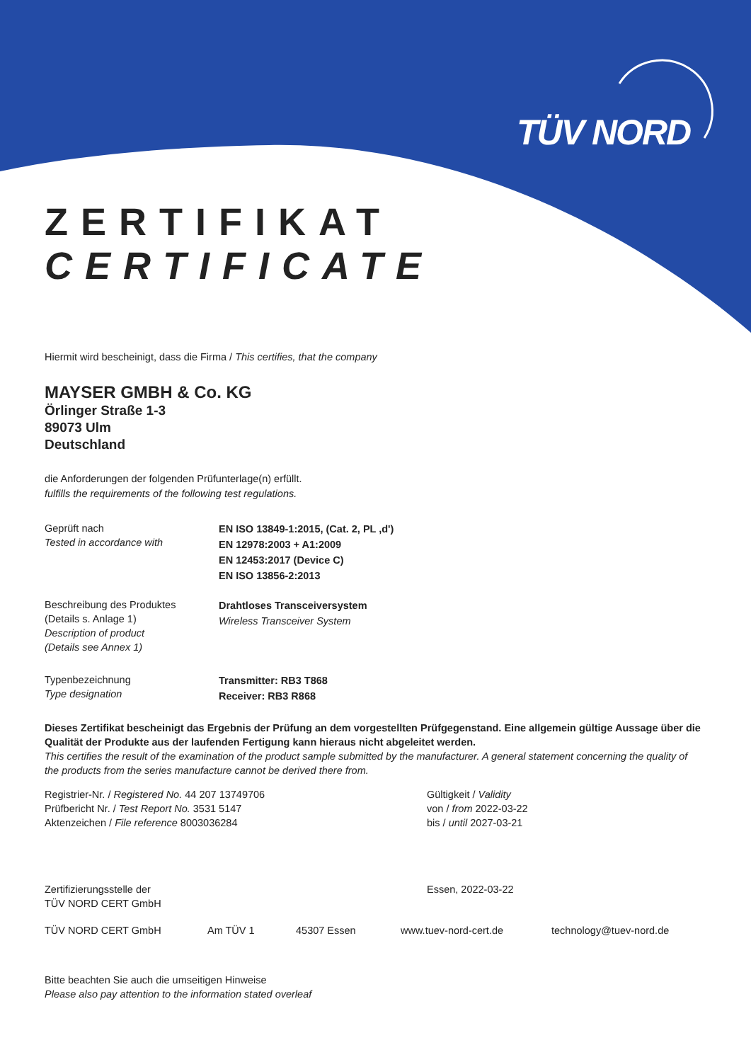TÜV NORD
ZERTIFIKAT
CERTIFICATE
Hiermit wird bescheinigt, dass die Firma / This certifies, that the company
MAYSER GMBH & Co. KG
Örlinger Straße 1-3
89073 Ulm
Deutschland
die Anforderungen der folgenden Prüfunterlage(n) erfüllt.
fulfills the requirements of the following test regulations.
Geprüft nach
Tested in accordance with
EN ISO 13849-1:2015, (Cat. 2, PL ,d')
EN 12978:2003 + A1:2009
EN 12453:2017 (Device C)
EN ISO 13856-2:2013
Beschreibung des Produktes
(Details s. Anlage 1)
Description of product
(Details see Annex 1)
Drahtloses Transceiversystem
Wireless Transceiver System
Typenbezeichnung
Type designation
Transmitter: RB3 T868
Receiver: RB3 R868
Dieses Zertifikat bescheinigt das Ergebnis der Prüfung an dem vorgestellten Prüfgegenstand. Eine allgemein gültige Aussage über die Qualität der Produkte aus der laufenden Fertigung kann hieraus nicht abgeleitet werden.
This certifies the result of the examination of the product sample submitted by the manufacturer. A general statement concerning the quality of the products from the series manufacture cannot be derived there from.
Registrier-Nr. / Registered No. 44 207 13749706
Prüfbericht Nr. / Test Report No. 3531 5147
Aktenzeichen / File reference 8003036284
Gültigkeit / Validity
von / from 2022-03-22
bis / until 2027-03-21
Zertifizierungsstelle der
TÜV NORD CERT GmbH
Essen, 2022-03-22
TÜV NORD CERT GmbH Am TÜV 1 45307 Essen www.tuev-nord-cert.de technology@tuev-nord.de
Bitte beachten Sie auch die umseitigen Hinweise
Please also pay attention to the information stated overleaf